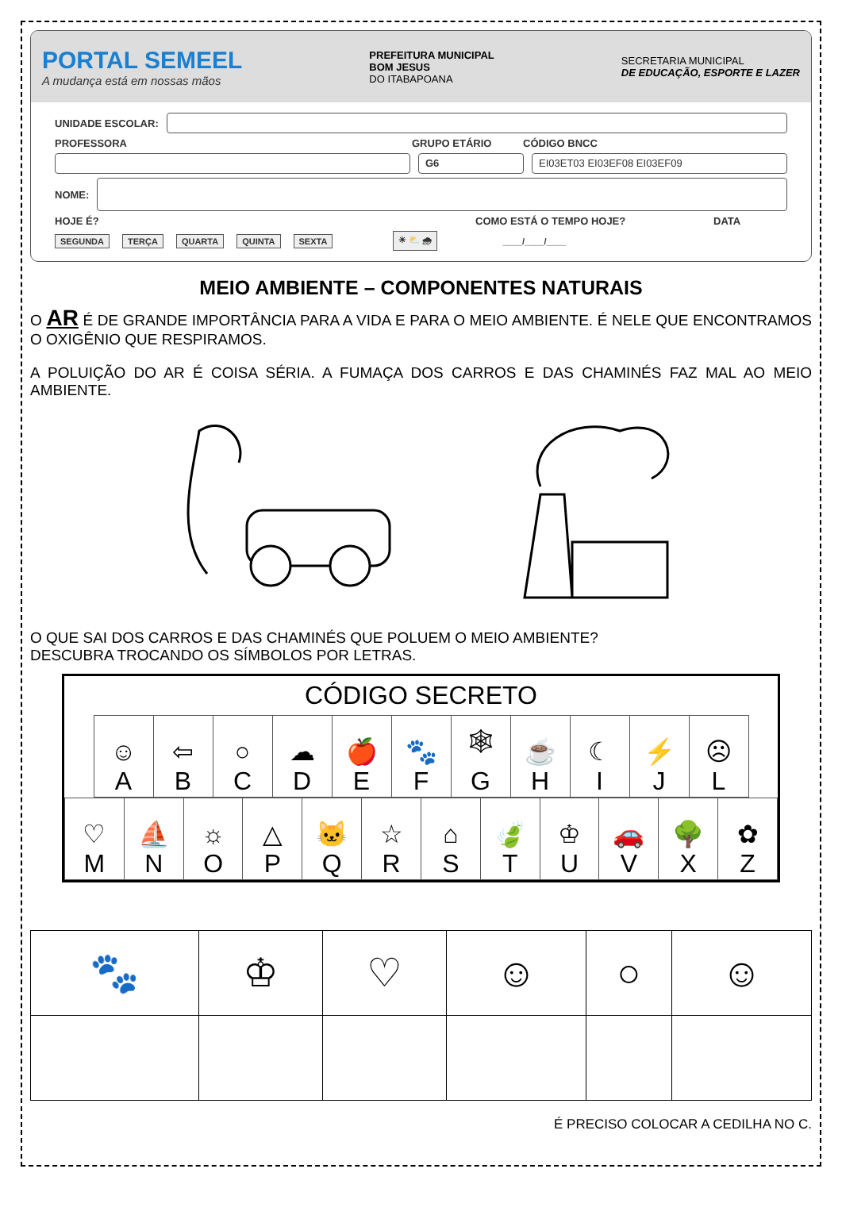PORTAL SEMEEL
A mudança está em nossas mãos
PREFEITURA MUNICIPAL
BOM JESUS
DO ITABAPOANA
SECRETARIA MUNICIPAL
DE EDUCAÇÃO, ESPORTE E LAZER
UNIDADE ESCOLAR:
PROFESSORA GRUPO ETÁRIO CÓDIGO BNCC
G6 EI03ET03 EI03EF08 EI03EF09
NOME:
HOJE É? COMO ESTÁ O TEMPO HOJE? DATA
SEGUNDA TERÇA QUARTA QUINTA SEXTA ☀ ⛅ 🌧 ____/____/____
MEIO AMBIENTE – COMPONENTES NATURAIS
O AR É DE GRANDE IMPORTÂNCIA PARA A VIDA E PARA O MEIO AMBIENTE. É NELE QUE ENCONTRAMOS O OXIGÊNIO QUE RESPIRAMOS.
A POLUIÇÃO DO AR É COISA SÉRIA. A FUMAÇA DOS CARROS E DAS CHAMINÉS FAZ MAL AO MEIO AMBIENTE.
O QUE SAI DOS CARROS E DAS CHAMINÉS QUE POLUEM O MEIO AMBIENTE?
DESCUBRA TROCANDO OS SÍMBOLOS POR LETRAS.
CÓDIGO SECRETO
| ☺ A | ⇦ B | ○ C | ☁ D | 🍎 E | 🐾 F | 🕸 G | ☕ H | ☾ I | ⚡ J | ☹ L |
| ♡ M | ⛵ N | ☼ O | △ P | 🐱 Q | ☆ R | ⌂ S | 🍃 T | ♔ U | 🚗 V | 🌳 X | ✿ Z |
| 🐾 | ♔ | ♡ | ☺ | ○ | ☺ |
É PRECISO COLOCAR A CEDILHA NO C.